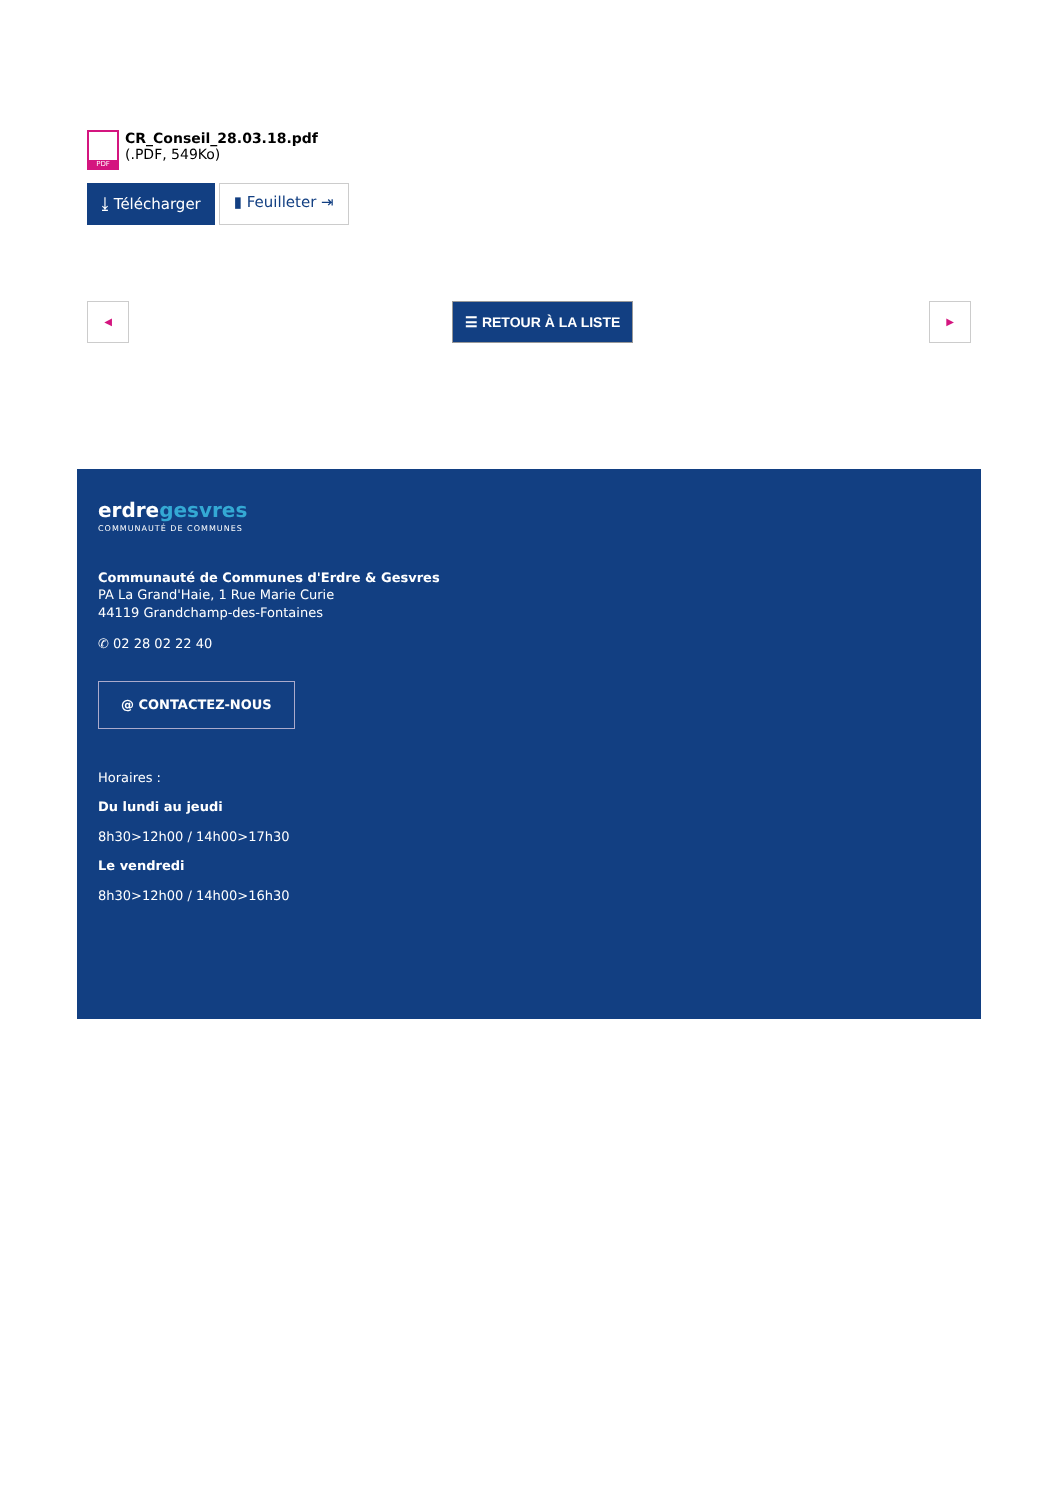PDF
CR_Conseil_28.03.18.pdf
(.PDF, 549Ko)
⤓ Télécharger ▮ Feuilleter ⇥
◀ ☰ RETOUR À LA LISTE ▶
erdregesvres
COMMUNAUTÉ DE COMMUNES
Communauté de Communes d'Erdre & Gesvres
PA La Grand'Haie, 1 Rue Marie Curie
44119 Grandchamp-des-Fontaines
✆ 02 28 02 22 40
@ CONTACTEZ-NOUS
Horaires :
Du lundi au jeudi
8h30>12h00 / 14h00>17h30
Le vendredi
8h30>12h00 / 14h00>16h30